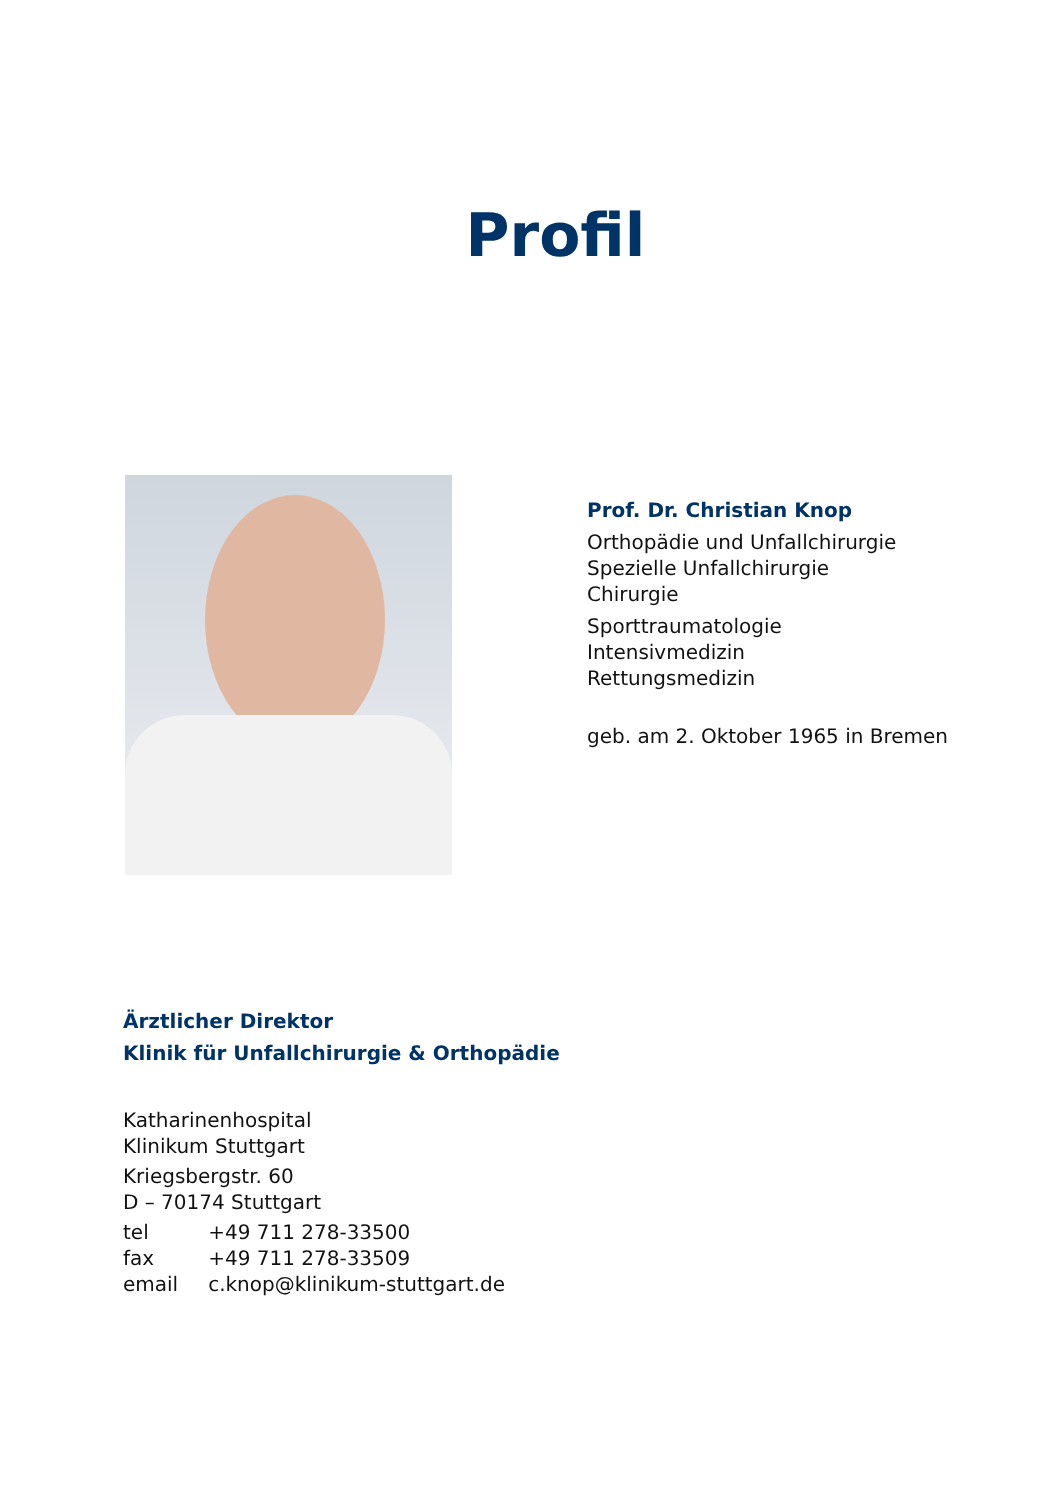Profil
Prof. Dr. Christian Knop
Orthopädie und Unfallchirurgie
Spezielle Unfallchirurgie
Chirurgie
Sporttraumatologie
Intensivmedizin
Rettungsmedizin
geb. am 2. Oktober 1965 in Bremen
Ärztlicher Direktor
Klinik für Unfallchirurgie & Orthopädie
Katharinenhospital
Klinikum Stuttgart
Kriegsbergstr. 60
D – 70174 Stuttgart
| tel | +49 711 278-33500 |
| fax | +49 711 278-33509 |
| email | c.knop@klinikum-stuttgart.de |